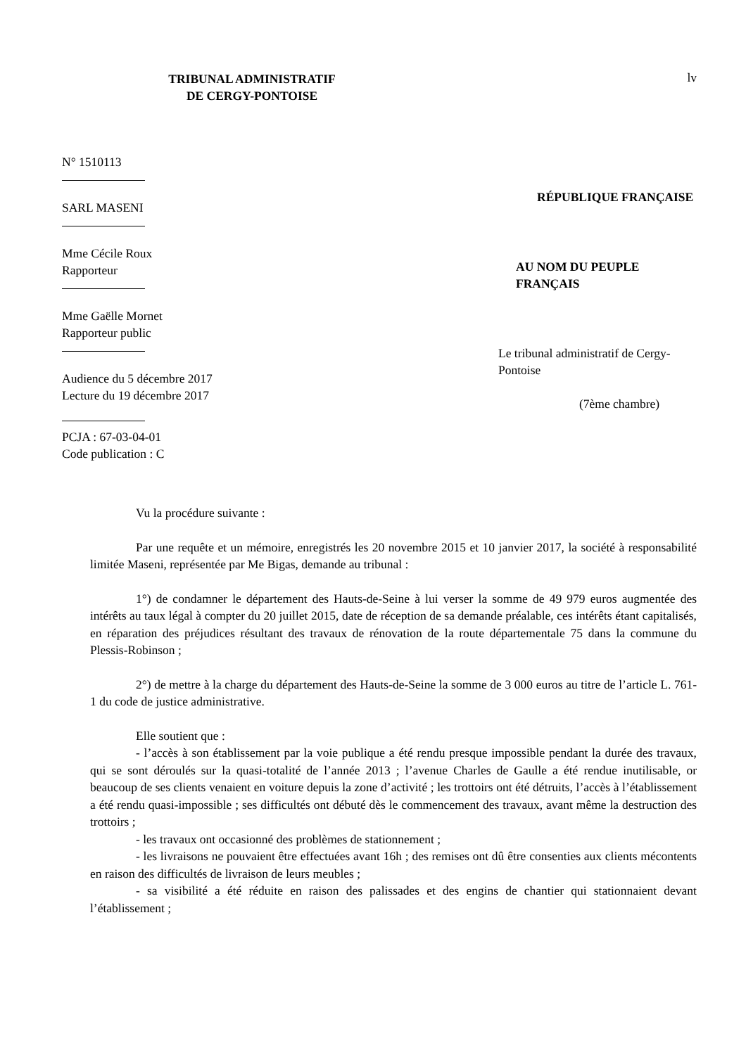TRIBUNAL ADMINISTRATIF
DE CERGY-PONTOISE
lv
N° 1510113
SARL MASENI
Mme Cécile Roux
Rapporteur
Mme Gaëlle Mornet
Rapporteur public
Audience du 5 décembre 2017
Lecture du 19 décembre 2017
PCJA : 67-03-04-01
Code publication : C
RÉPUBLIQUE FRANÇAISE
AU NOM DU PEUPLE FRANÇAIS
Le tribunal administratif de Cergy-Pontoise
(7ème chambre)
Vu la procédure suivante :
Par une requête et un mémoire, enregistrés les 20 novembre 2015 et 10 janvier 2017, la société à responsabilité limitée Maseni, représentée par Me Bigas, demande au tribunal :
1°) de condamner le département des Hauts-de-Seine à lui verser la somme de 49 979 euros augmentée des intérêts au taux légal à compter du 20 juillet 2015, date de réception de sa demande préalable, ces intérêts étant capitalisés, en réparation des préjudices résultant des travaux de rénovation de la route départementale 75 dans la commune du Plessis-Robinson ;
2°) de mettre à la charge du département des Hauts-de-Seine la somme de 3 000 euros au titre de l’article L. 761-1 du code de justice administrative.
Elle soutient que :
- l’accès à son établissement par la voie publique a été rendu presque impossible pendant la durée des travaux, qui se sont déroulés sur la quasi-totalité de l’année 2013 ; l’avenue Charles de Gaulle a été rendue inutilisable, or beaucoup de ses clients venaient en voiture depuis la zone d’activité ; les trottoirs ont été détruits, l’accès à l’établissement a été rendu quasi-impossible ; ses difficultés ont débuté dès le commencement des travaux, avant même la destruction des trottoirs ;
- les travaux ont occasionné des problèmes de stationnement ;
- les livraisons ne pouvaient être effectuées avant 16h ; des remises ont dû être consenties aux clients mécontents en raison des difficultés de livraison de leurs meubles ;
- sa visibilité a été réduite en raison des palissades et des engins de chantier qui stationnaient devant l’établissement ;